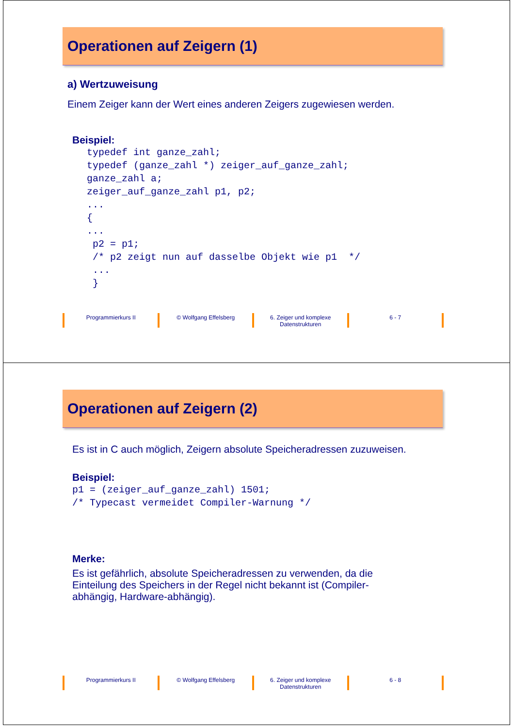Operationen auf Zeigern (1)
a) Wertzuweisung
Einem Zeiger kann der Wert eines anderen Zeigers zugewiesen werden.
Beispiel:
typedef int ganze_zahl; typedef (ganze_zahl *) zeiger_auf_ganze_zahl; ganze_zahl a; zeiger_auf_ganze_zahl p1, p2; ... { ... p2 = p1; /* p2 zeigt nun auf dasselbe Objekt wie p1 */ ... }
Programmierkurs II © Wolfgang Effelsberg 6. Zeiger und komplexe Datenstrukturen
6 - 7
Operationen auf Zeigern (2)
Es ist in C auch möglich, Zeigern absolute Speicheradressen zuzuweisen.
Beispiel:
p1 = (zeiger_auf_ganze_zahl) 1501; /* Typecast vermeidet Compiler-Warnung */
Merke:
Es ist gefährlich, absolute Speicheradressen zu verwenden, da die Einteilung des Speichers in der Regel nicht bekannt ist (Compiler-abhängig, Hardware-abhängig).
Programmierkurs II © Wolfgang Effelsberg 6. Zeiger und komplexe Datenstrukturen
6 - 8